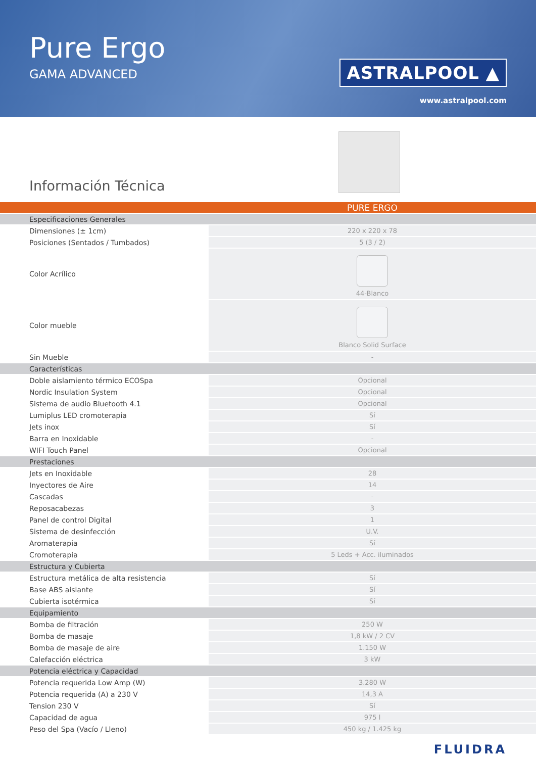Pure Ergo
GAMA ADVANCED
ASTRALPOOL ▲
www.astralpool.com
Información Técnica
| | PURE ERGO |
| --- | --- |
| Especificaciones Generales | |
| Dimensiones (± 1cm) | 220 x 220 x 78 |
| Posiciones (Sentados / Tumbados) | 5 (3 / 2) |
| Color Acrílico | 44-Blanco |
| Color mueble | Blanco Solid Surface |
| Sin Mueble | - |
| Características | |
| Doble aislamiento térmico ECOSpa | Opcional |
| Nordic Insulation System | Opcional |
| Sistema de audio Bluetooth 4.1 | Opcional |
| Lumiplus LED cromoterapia | Sí |
| Jets inox | Sí |
| Barra en Inoxidable | - |
| WIFI Touch Panel | Opcional |
| Prestaciones | |
| Jets en Inoxidable | 28 |
| Inyectores de Aire | 14 |
| Cascadas | - |
| Reposacabezas | 3 |
| Panel de control Digital | 1 |
| Sistema de desinfección | U.V. |
| Aromaterapia | Sí |
| Cromoterapia | 5 Leds + Acc. iluminados |
| Estructura y Cubierta | |
| Estructura metálica de alta resistencia | Sí |
| Base ABS aislante | Sí |
| Cubierta isotérmica | Sí |
| Equipamiento | |
| Bomba de filtración | 250 W |
| Bomba de masaje | 1,8 kW / 2 CV |
| Bomba de masaje de aire | 1.150 W |
| Calefacción eléctrica | 3 kW |
| Potencia eléctrica y Capacidad | |
| Potencia requerida Low Amp (W) | 3.280 W |
| Potencia requerida (A) a 230 V | 14,3 A |
| Tension 230 V | Sí |
| Capacidad de agua | 975 l |
| Peso del Spa (Vacío / Lleno) | 450 kg / 1.425 kg |
FLUIDRA